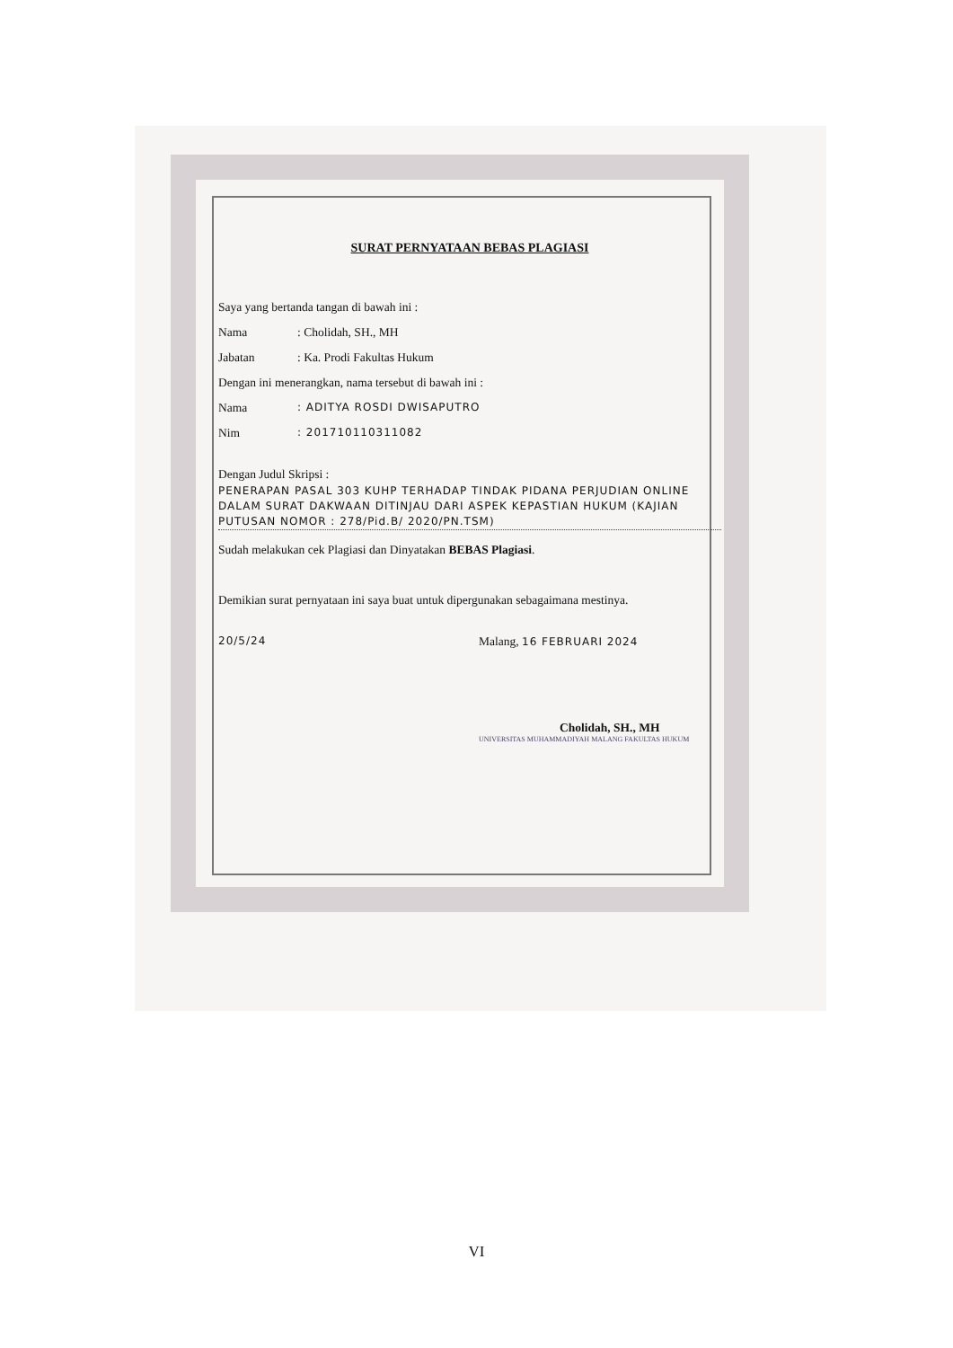SURAT PERNYATAAN BEBAS PLAGIASI
Saya yang bertanda tangan di bawah ini :
Nama: Cholidah, SH., MH
Jabatan: Ka. Prodi Fakultas Hukum
Dengan ini menerangkan, nama tersebut di bawah ini :
Nama: ADITYA ROSDI DWISAPUTRO
Nim: 201710110311082
Dengan Judul Skripsi :
PENERAPAN PASAL 303 KUHP TERHADAP TINDAK PIDANA PERJUDIAN ONLINE DALAM SURAT DAKWAAN DITINJAU DARI ASPEK KEPASTIAN HUKUM (KAJIAN PUTUSAN NOMOR : 278/Pid.B/ 2020/PN.TSM)
Sudah melakukan cek Plagiasi dan Dinyatakan BEBAS Plagiasi.
Demikian surat pernyataan ini saya buat untuk dipergunakan sebagaimana mestinya.
20/5/24 Malang, 16 FEBRUARI 2024
Cholidah, SH., MH
UNIVERSITAS MUHAMMADIYAH MALANG FAKULTAS HUKUM
VI